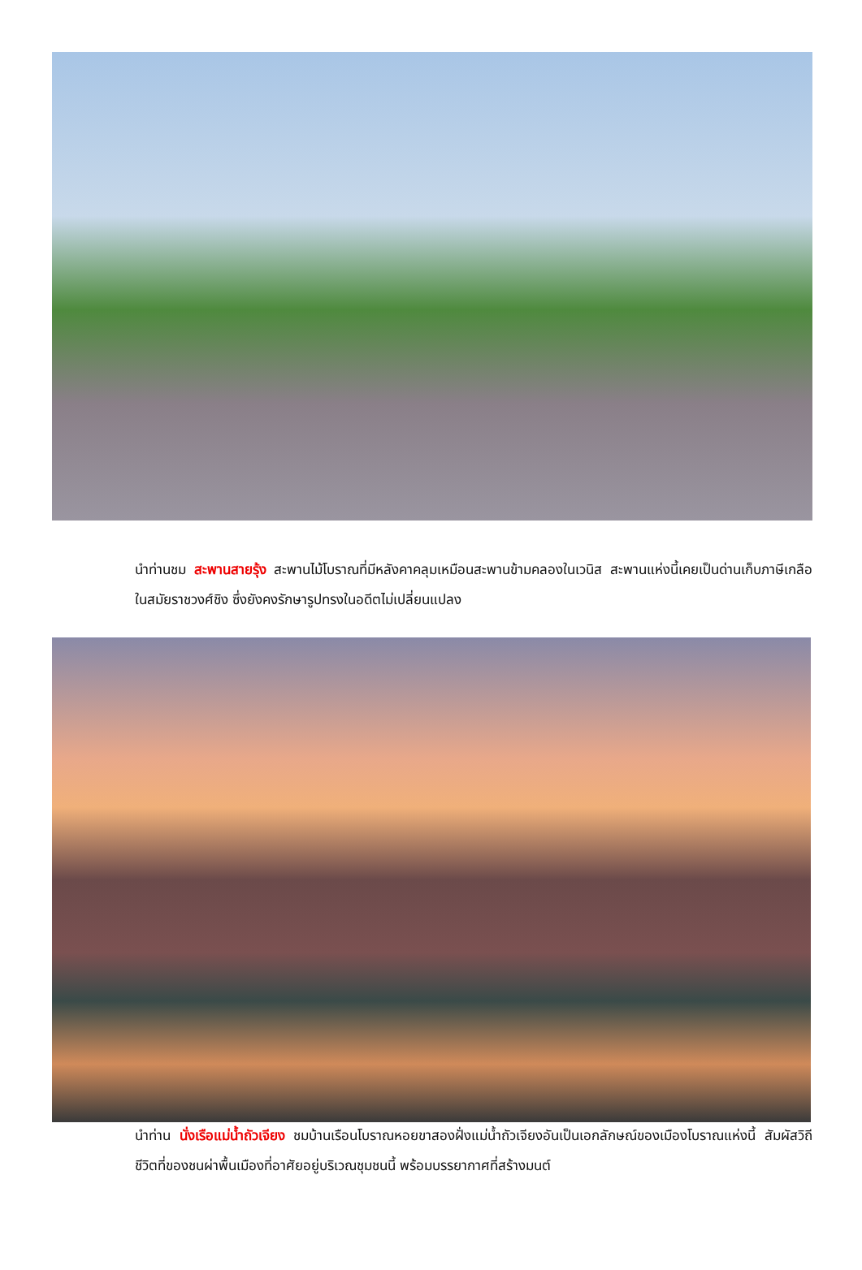นำท่านชม สะพานสายรุ้ง สะพานไม้โบราณที่มีหลังคาคลุมเหมือนสะพานข้ามคลองในเวนิส สะพานแห่งนี้เคยเป็นด่านเก็บภาษีเกลือในสมัยราชวงศ์ชิง ซึ่งยังคงรักษารูปทรงในอดีตไม่เปลี่ยนแปลง
นำท่าน นั่งเรือแม่น้ำถัวเจียง ชมบ้านเรือนโบราณหอยขาสองฝั่งแม่น้ำถัวเจียงอันเป็นเอกลักษณ์ของเมืองโบราณแห่งนี้ สัมผัสวิถีชีวิตที่ของชนผ่าพื้นเมืองที่อาศัยอยู่บริเวณชุมชนนี้ พร้อมบรรยากาศที่สร้างมนต์